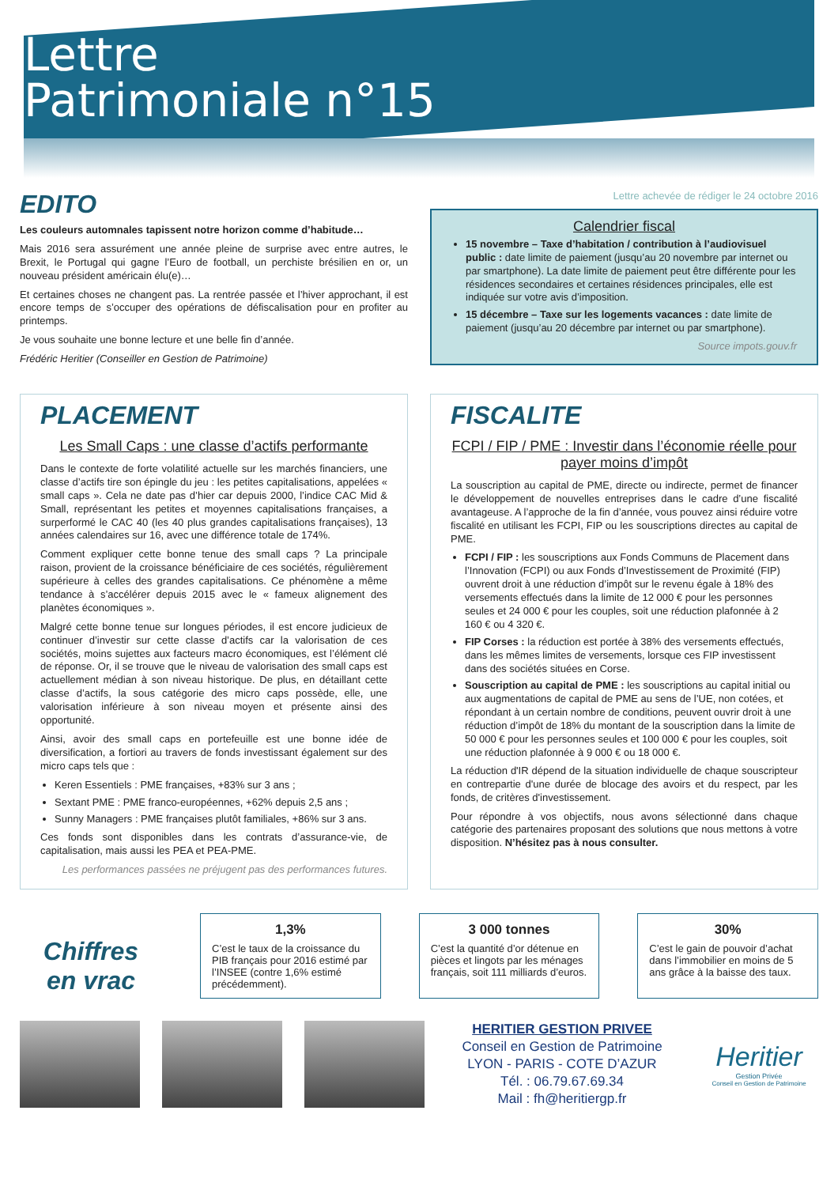Lettre
Patrimoniale n°15
EDITO
Les couleurs automnales tapissent notre horizon comme d’habitude…
Mais 2016 sera assurément une année pleine de surprise avec entre autres, le Brexit, le Portugal qui gagne l’Euro de football, un perchiste brésilien en or, un nouveau président américain élu(e)…
Et certaines choses ne changent pas. La rentrée passée et l’hiver approchant, il est encore temps de s’occuper des opérations de défiscalisation pour en profiter au printemps.
Je vous souhaite une bonne lecture et une belle fin d’année.
Frédéric Heritier (Conseiller en Gestion de Patrimoine)
Lettre achevée de rédiger le 24 octobre 2016
Calendrier fiscal
15 novembre – Taxe d’habitation / contribution à l’audiovisuel public : date limite de paiement (jusqu’au 20 novembre par internet ou par smartphone). La date limite de paiement peut être différente pour les résidences secondaires et certaines résidences principales, elle est indiquée sur votre avis d’imposition.
15 décembre – Taxe sur les logements vacances : date limite de paiement (jusqu’au 20 décembre par internet ou par smartphone).
Source impots.gouv.fr
PLACEMENT
Les Small Caps : une classe d’actifs performante
Dans le contexte de forte volatilité actuelle sur les marchés financiers, une classe d’actifs tire son épingle du jeu : les petites capitalisations, appelées « small caps ». Cela ne date pas d’hier car depuis 2000, l’indice CAC Mid & Small, représentant les petites et moyennes capitalisations françaises, a surperformé le CAC 40 (les 40 plus grandes capitalisations françaises), 13 années calendaires sur 16, avec une différence totale de 174%.
Comment expliquer cette bonne tenue des small caps ? La principale raison, provient de la croissance bénéficiaire de ces sociétés, régulièrement supérieure à celles des grandes capitalisations. Ce phénomène a même tendance à s’accélérer depuis 2015 avec le « fameux alignement des planètes économiques ».
Malgré cette bonne tenue sur longues périodes, il est encore judicieux de continuer d’investir sur cette classe d’actifs car la valorisation de ces sociétés, moins sujettes aux facteurs macro économiques, est l’élément clé de réponse. Or, il se trouve que le niveau de valorisation des small caps est actuellement médian à son niveau historique. De plus, en détaillant cette classe d’actifs, la sous catégorie des micro caps possède, elle, une valorisation inférieure à son niveau moyen et présente ainsi des opportunité.
Ainsi, avoir des small caps en portefeuille est une bonne idée de diversification, a fortiori au travers de fonds investissant également sur des micro caps tels que :
Keren Essentiels : PME françaises, +83% sur 3 ans ;
Sextant PME : PME franco-européennes, +62% depuis 2,5 ans ;
Sunny Managers : PME françaises plutôt familiales, +86% sur 3 ans.
Ces fonds sont disponibles dans les contrats d’assurance-vie, de capitalisation, mais aussi les PEA et PEA-PME.
Les performances passées ne préjugent pas des performances futures.
FISCALITE
FCPI / FIP / PME : Investir dans l’économie réelle pour payer moins d’impôt
La souscription au capital de PME, directe ou indirecte, permet de financer le développement de nouvelles entreprises dans le cadre d’une fiscalité avantageuse. A l’approche de la fin d’année, vous pouvez ainsi réduire votre fiscalité en utilisant les FCPI, FIP ou les souscriptions directes au capital de PME.
FCPI / FIP : les souscriptions aux Fonds Communs de Placement dans l’Innovation (FCPI) ou aux Fonds d’Investissement de Proximité (FIP) ouvrent droit à une réduction d’impôt sur le revenu égale à 18% des versements effectués dans la limite de 12 000 € pour les personnes seules et 24 000 € pour les couples, soit une réduction plafonnée à 2 160 € ou 4 320 €.
FIP Corses : la réduction est portée à 38% des versements effectués, dans les mêmes limites de versements, lorsque ces FIP investissent dans des sociétés situées en Corse.
Souscription au capital de PME : les souscriptions au capital initial ou aux augmentations de capital de PME au sens de l’UE, non cotées, et répondant à un certain nombre de conditions, peuvent ouvrir droit à une réduction d’impôt de 18% du montant de la souscription dans la limite de 50 000 € pour les personnes seules et 100 000 € pour les couples, soit une réduction plafonnée à 9 000 € ou 18 000 €.
La réduction d'IR dépend de la situation individuelle de chaque souscripteur en contrepartie d'une durée de blocage des avoirs et du respect, par les fonds, de critères d'investissement.
Pour répondre à vos objectifs, nous avons sélectionné dans chaque catégorie des partenaires proposant des solutions que nous mettons à votre disposition. N’hésitez pas à nous consulter.
Chiffres
en vrac
1,3%
C’est le taux de la croissance du PIB français pour 2016 estimé par l’INSEE (contre 1,6% estimé précédemment).
3 000 tonnes
C’est la quantité d’or détenue en pièces et lingots par les ménages français, soit 111 milliards d’euros.
30%
C’est le gain de pouvoir d’achat dans l’immobilier en moins de 5 ans grâce à la baisse des taux.
HERITIER GESTION PRIVEE
Conseil en Gestion de Patrimoine
LYON - PARIS - COTE D’AZUR
Tél. : 06.79.67.69.34
Mail : fh@heritiergp.fr
Heritier
Gestion Privée
Conseil en Gestion de Patrimoine